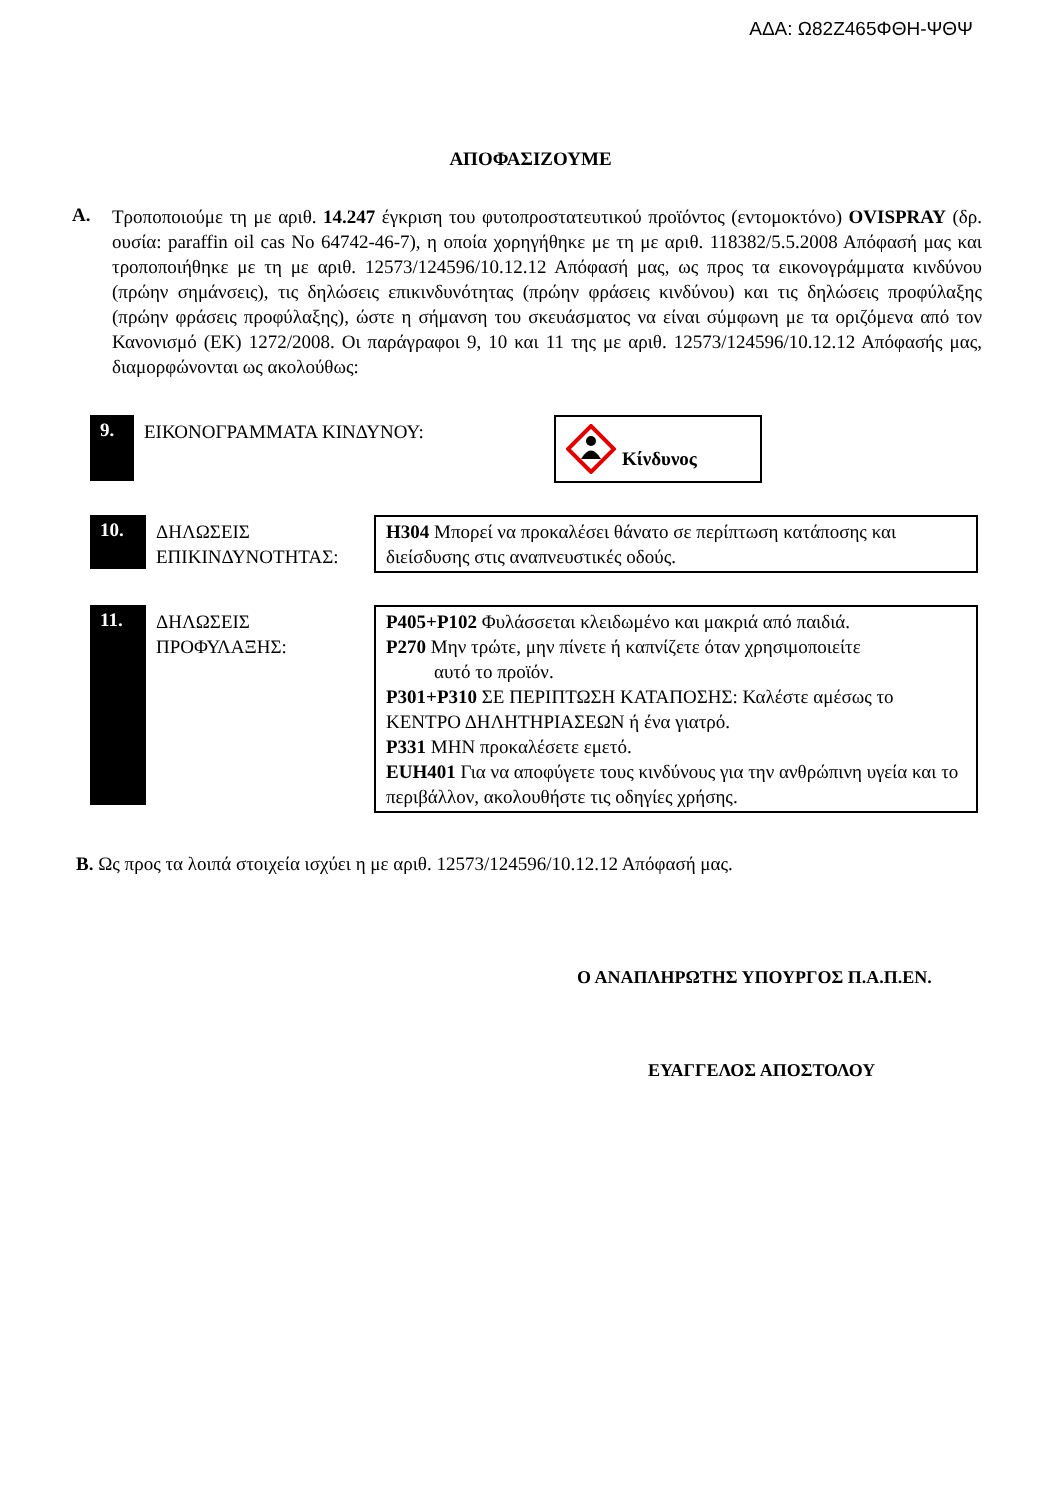ΑΔΑ: Ω82Ζ465ΦΘΗ-ΨΘΨ
ΑΠΟΦΑΣΙΖΟΥΜΕ
Α.
Τροποποιούμε τη με αριθ. 14.247 έγκριση του φυτοπροστατευτικού προϊόντος (εντομοκτόνο) OVISPRAY (δρ. ουσία: paraffin oil cas No 64742-46-7), η οποία χορηγήθηκε με τη με αριθ. 118382/5.5.2008 Απόφασή μας και τροποποιήθηκε με τη με αριθ. 12573/124596/10.12.12 Απόφασή μας, ως προς τα εικονογράμματα κινδύνου (πρώην σημάνσεις), τις δηλώσεις επικινδυνότητας (πρώην φράσεις κινδύνου) και τις δηλώσεις προφύλαξης (πρώην φράσεις προφύλαξης), ώστε η σήμανση του σκευάσματος να είναι σύμφωνη με τα οριζόμενα από τον Κανονισμό (ΕΚ) 1272/2008. Οι παράγραφοι 9, 10 και 11 της με αριθ. 12573/124596/10.12.12 Απόφασής μας, διαμορφώνονται ως ακολούθως:
9.
ΕΙΚΟΝΟΓΡΑΜΜΑΤΑ ΚΙΝΔΥΝΟΥ:
Κίνδυνος
10.
ΔΗΛΩΣΕΙΣ ΕΠΙΚΙΝΔΥΝΟΤΗΤΑΣ:
H304 Μπορεί να προκαλέσει θάνατο σε περίπτωση κατάποσης και διείσδυσης στις αναπνευστικές οδούς.
11.
ΔΗΛΩΣΕΙΣ ΠΡΟΦΥΛΑΞΗΣ:
P405+P102 Φυλάσσεται κλειδωμένο και μακριά από παιδιά.
P270 Μην τρώτε, μην πίνετε ή καπνίζετε όταν χρησιμοποιείτε
αυτό το προϊόν.
P301+P310 ΣΕ ΠΕΡΙΠΤΩΣΗ ΚΑΤΑΠΟΣΗΣ: Καλέστε αμέσως το ΚΕΝΤΡΟ ΔΗΛΗΤΗΡΙΑΣΕΩΝ ή ένα γιατρό.
P331 ΜΗΝ προκαλέσετε εμετό.
EUH401 Για να αποφύγετε τους κινδύνους για την ανθρώπινη υγεία και το περιβάλλον, ακολουθήστε τις οδηγίες χρήσης.
Β. Ως προς τα λοιπά στοιχεία ισχύει η με αριθ. 12573/124596/10.12.12 Απόφασή μας.
Ο ΑΝΑΠΛΗΡΩΤΗΣ ΥΠΟΥΡΓΟΣ Π.Α.Π.ΕΝ.
ΕΥΑΓΓΕΛΟΣ ΑΠΟΣΤΟΛΟΥ